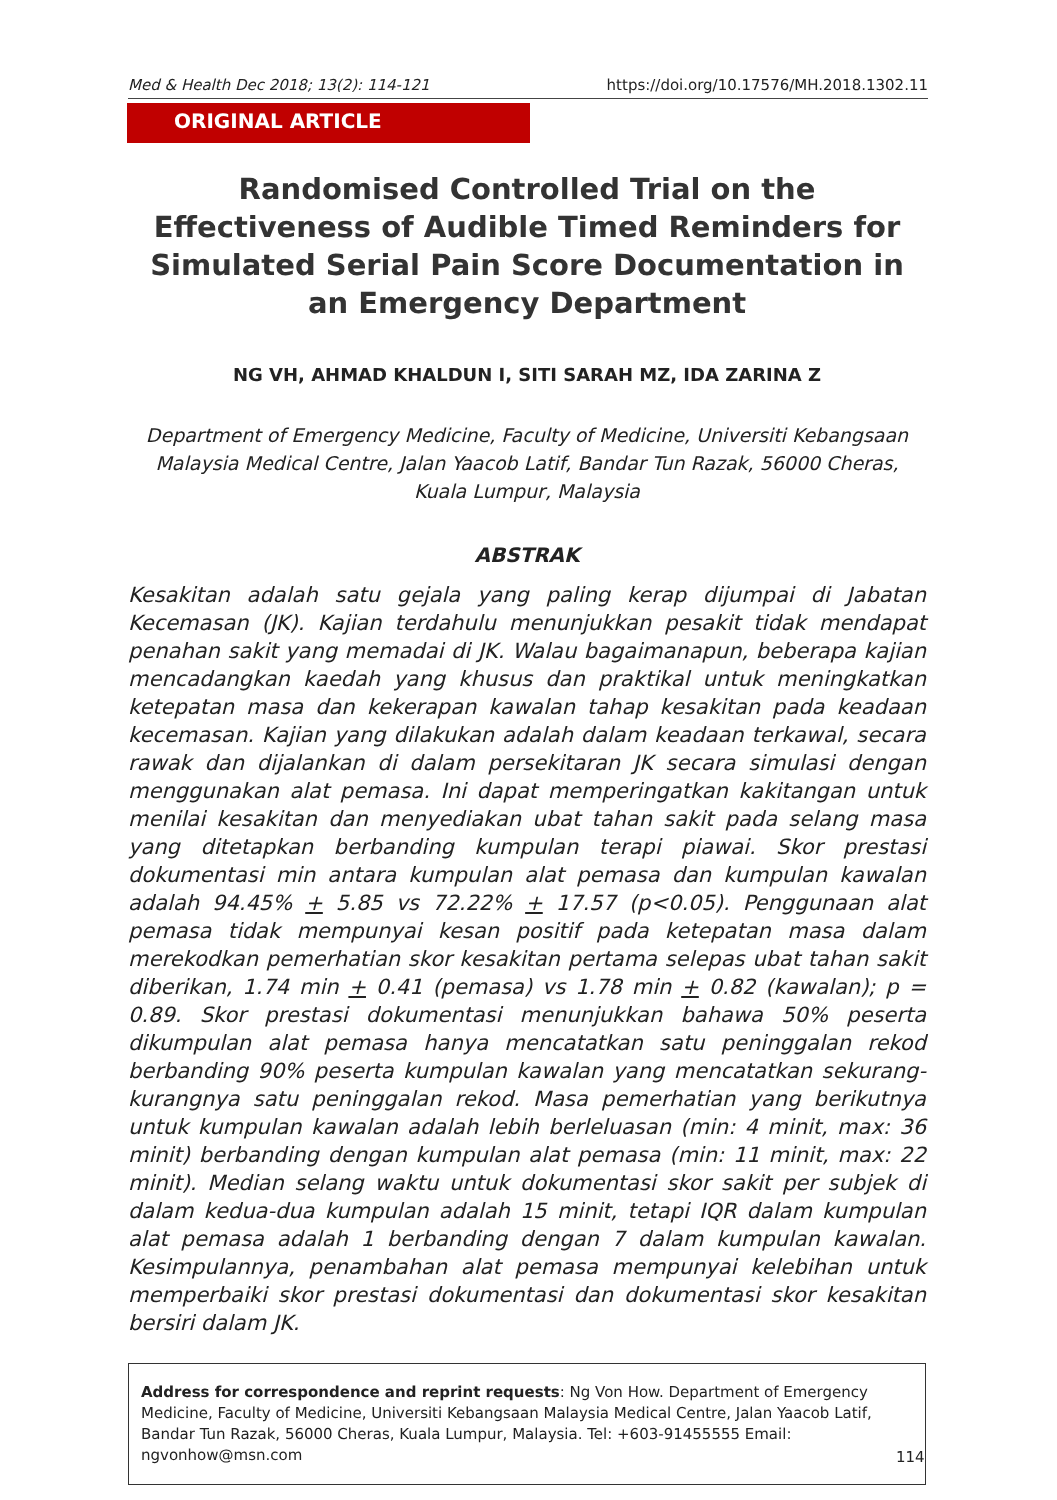Med & Health Dec 2018; 13(2): 114-121 https://doi.org/10.17576/MH.2018.1302.11
ORIGINAL ARTICLE
Randomised Controlled Trial on the Effectiveness of Audible Timed Reminders for Simulated Serial Pain Score Documentation in an Emergency Department
NG VH, AHMAD KHALDUN I, SITI SARAH MZ, IDA ZARINA Z
Department of Emergency Medicine, Faculty of Medicine, Universiti Kebangsaan Malaysia Medical Centre, Jalan Yaacob Latif, Bandar Tun Razak, 56000 Cheras, Kuala Lumpur, Malaysia
ABSTRAK
Kesakitan adalah satu gejala yang paling kerap dijumpai di Jabatan Kecemasan (JK). Kajian terdahulu menunjukkan pesakit tidak mendapat penahan sakit yang memadai di JK. Walau bagaimanapun, beberapa kajian mencadangkan kaedah yang khusus dan praktikal untuk meningkatkan ketepatan masa dan kekerapan kawalan tahap kesakitan pada keadaan kecemasan. Kajian yang dilakukan adalah dalam keadaan terkawal, secara rawak dan dijalankan di dalam persekitaran JK secara simulasi dengan menggunakan alat pemasa. Ini dapat memperingatkan kakitangan untuk menilai kesakitan dan menyediakan ubat tahan sakit pada selang masa yang ditetapkan berbanding kumpulan terapi piawai. Skor prestasi dokumentasi min antara kumpulan alat pemasa dan kumpulan kawalan adalah 94.45% + 5.85 vs 72.22% + 17.57 (p<0.05). Penggunaan alat pemasa tidak mempunyai kesan positif pada ketepatan masa dalam merekodkan pemerhatian skor kesakitan pertama selepas ubat tahan sakit diberikan, 1.74 min + 0.41 (pemasa) vs 1.78 min + 0.82 (kawalan); p = 0.89. Skor prestasi dokumentasi menunjukkan bahawa 50% peserta dikumpulan alat pemasa hanya mencatatkan satu peninggalan rekod berbanding 90% peserta kumpulan kawalan yang mencatatkan sekurang-kurangnya satu peninggalan rekod. Masa pemerhatian yang berikutnya untuk kumpulan kawalan adalah lebih berleluasan (min: 4 minit, max: 36 minit) berbanding dengan kumpulan alat pemasa (min: 11 minit, max: 22 minit). Median selang waktu untuk dokumentasi skor sakit per subjek di dalam kedua-dua kumpulan adalah 15 minit, tetapi IQR dalam kumpulan alat pemasa adalah 1 berbanding dengan 7 dalam kumpulan kawalan. Kesimpulannya, penambahan alat pemasa mempunyai kelebihan untuk memperbaiki skor prestasi dokumentasi dan dokumentasi skor kesakitan bersiri dalam JK.
Address for correspondence and reprint requests: Ng Von How. Department of Emergency Medicine, Faculty of Medicine, Universiti Kebangsaan Malaysia Medical Centre, Jalan Yaacob Latif, Bandar Tun Razak, 56000 Cheras, Kuala Lumpur, Malaysia. Tel: +603-91455555 Email: ngvonhow@msn.com
114